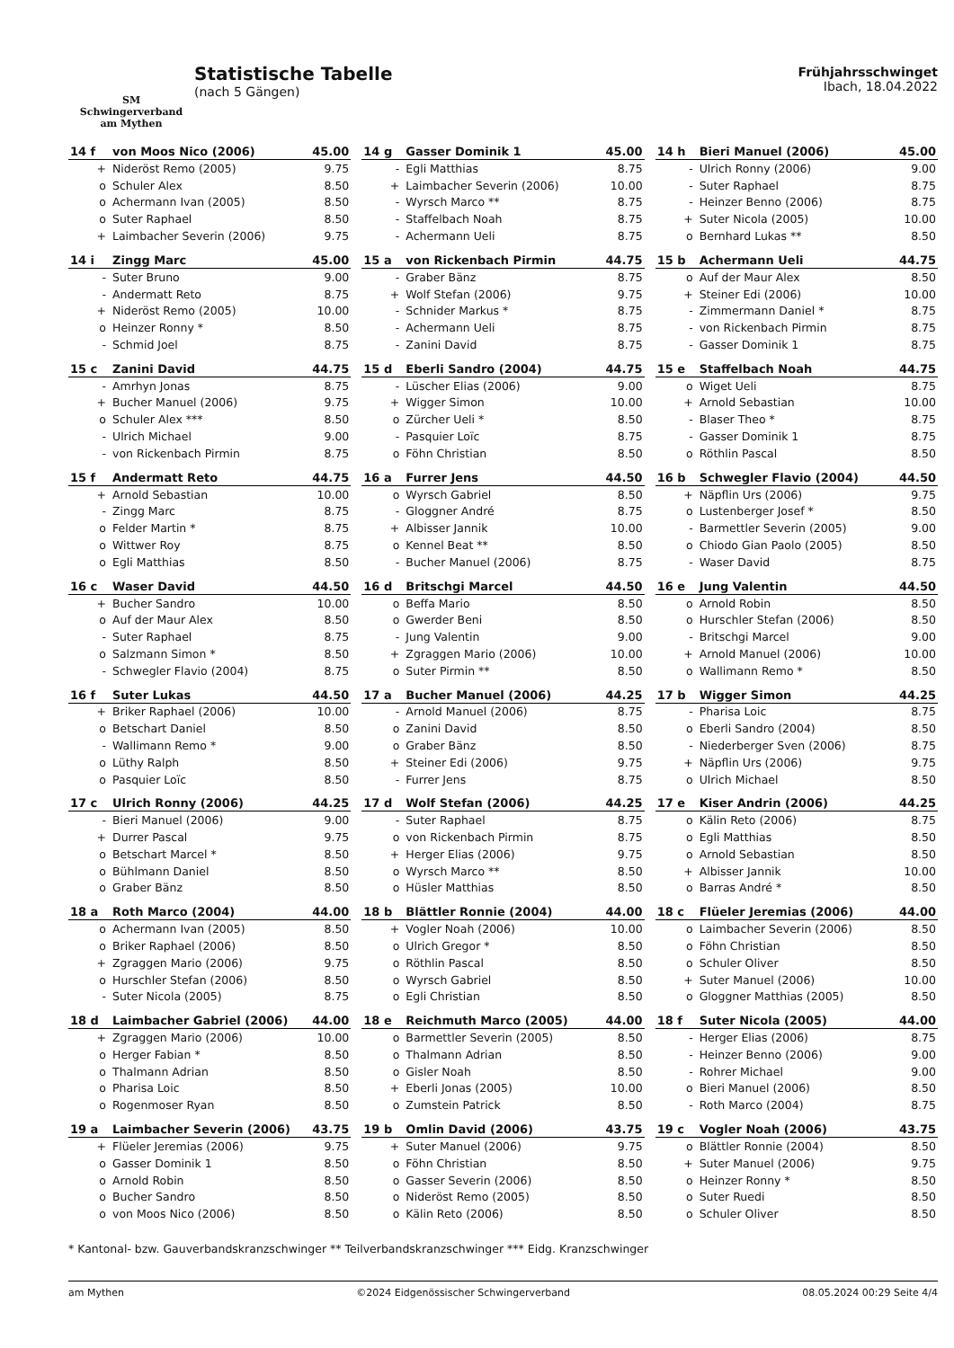SM
Schwingerverband
am Mythen
Statistische Tabelle
(nach 5 Gängen)
Frühjahrsschwinget
Ibach, 18.04.2022
| 14 f | von Moos Nico (2006) | 45.00 |
| --- | --- | --- |
| + | Nideröst Remo (2005) | 9.75 |
| o | Schuler Alex | 8.50 |
| o | Achermann Ivan (2005) | 8.50 |
| o | Suter Raphael | 8.50 |
| + | Laimbacher Severin (2006) | 9.75 |
| 14 g | Gasser Dominik 1 | 45.00 |
| --- | --- | --- |
| - | Egli Matthias | 8.75 |
| + | Laimbacher Severin (2006) | 10.00 |
| - | Wyrsch Marco ** | 8.75 |
| - | Staffelbach Noah | 8.75 |
| - | Achermann Ueli | 8.75 |
| 14 h | Bieri Manuel (2006) | 45.00 |
| --- | --- | --- |
| - | Ulrich Ronny (2006) | 9.00 |
| - | Suter Raphael | 8.75 |
| - | Heinzer Benno (2006) | 8.75 |
| + | Suter Nicola (2005) | 10.00 |
| o | Bernhard Lukas ** | 8.50 |
| 14 i | Zingg Marc | 45.00 |
| --- | --- | --- |
| - | Suter Bruno | 9.00 |
| - | Andermatt Reto | 8.75 |
| + | Nideröst Remo (2005) | 10.00 |
| o | Heinzer Ronny * | 8.50 |
| - | Schmid Joel | 8.75 |
| 15 a | von Rickenbach Pirmin | 44.75 |
| --- | --- | --- |
| - | Graber Bänz | 8.75 |
| + | Wolf Stefan (2006) | 9.75 |
| - | Schnider Markus * | 8.75 |
| - | Achermann Ueli | 8.75 |
| - | Zanini David | 8.75 |
| 15 b | Achermann Ueli | 44.75 |
| --- | --- | --- |
| o | Auf der Maur Alex | 8.50 |
| + | Steiner Edi (2006) | 10.00 |
| - | Zimmermann Daniel * | 8.75 |
| - | von Rickenbach Pirmin | 8.75 |
| - | Gasser Dominik 1 | 8.75 |
| 15 c | Zanini David | 44.75 |
| --- | --- | --- |
| - | Amrhyn Jonas | 8.75 |
| + | Bucher Manuel (2006) | 9.75 |
| o | Schuler Alex *** | 8.50 |
| - | Ulrich Michael | 9.00 |
| - | von Rickenbach Pirmin | 8.75 |
| 15 d | Eberli Sandro (2004) | 44.75 |
| --- | --- | --- |
| - | Lüscher Elias (2006) | 9.00 |
| + | Wigger Simon | 10.00 |
| o | Zürcher Ueli * | 8.50 |
| - | Pasquier Loïc | 8.75 |
| o | Föhn Christian | 8.50 |
| 15 e | Staffelbach Noah | 44.75 |
| --- | --- | --- |
| o | Wiget Ueli | 8.75 |
| + | Arnold Sebastian | 10.00 |
| - | Blaser Theo * | 8.75 |
| - | Gasser Dominik 1 | 8.75 |
| o | Röthlin Pascal | 8.50 |
| 15 f | Andermatt Reto | 44.75 |
| --- | --- | --- |
| + | Arnold Sebastian | 10.00 |
| - | Zingg Marc | 8.75 |
| o | Felder Martin * | 8.75 |
| o | Wittwer Roy | 8.75 |
| o | Egli Matthias | 8.50 |
| 16 a | Furrer Jens | 44.50 |
| --- | --- | --- |
| o | Wyrsch Gabriel | 8.50 |
| - | Gloggner André | 8.75 |
| + | Albisser Jannik | 10.00 |
| o | Kennel Beat ** | 8.50 |
| - | Bucher Manuel (2006) | 8.75 |
| 16 b | Schwegler Flavio (2004) | 44.50 |
| --- | --- | --- |
| + | Näpflin Urs (2006) | 9.75 |
| o | Lustenberger Josef * | 8.50 |
| - | Barmettler Severin (2005) | 9.00 |
| o | Chiodo Gian Paolo (2005) | 8.50 |
| - | Waser David | 8.75 |
| 16 c | Waser David | 44.50 |
| --- | --- | --- |
| + | Bucher Sandro | 10.00 |
| o | Auf der Maur Alex | 8.50 |
| - | Suter Raphael | 8.75 |
| o | Salzmann Simon * | 8.50 |
| - | Schwegler Flavio (2004) | 8.75 |
| 16 d | Britschgi Marcel | 44.50 |
| --- | --- | --- |
| o | Beffa Mario | 8.50 |
| o | Gwerder Beni | 8.50 |
| - | Jung Valentin | 9.00 |
| + | Zgraggen Mario (2006) | 10.00 |
| o | Suter Pirmin ** | 8.50 |
| 16 e | Jung Valentin | 44.50 |
| --- | --- | --- |
| o | Arnold Robin | 8.50 |
| o | Hurschler Stefan (2006) | 8.50 |
| - | Britschgi Marcel | 9.00 |
| + | Arnold Manuel (2006) | 10.00 |
| o | Wallimann Remo * | 8.50 |
| 16 f | Suter Lukas | 44.50 |
| --- | --- | --- |
| + | Briker Raphael (2006) | 10.00 |
| o | Betschart Daniel | 8.50 |
| - | Wallimann Remo * | 9.00 |
| o | Lüthy Ralph | 8.50 |
| o | Pasquier Loïc | 8.50 |
| 17 a | Bucher Manuel (2006) | 44.25 |
| --- | --- | --- |
| - | Arnold Manuel (2006) | 8.75 |
| o | Zanini David | 8.50 |
| o | Graber Bänz | 8.50 |
| + | Steiner Edi (2006) | 9.75 |
| - | Furrer Jens | 8.75 |
| 17 b | Wigger Simon | 44.25 |
| --- | --- | --- |
| - | Pharisa Loic | 8.75 |
| o | Eberli Sandro (2004) | 8.50 |
| - | Niederberger Sven (2006) | 8.75 |
| + | Näpflin Urs (2006) | 9.75 |
| o | Ulrich Michael | 8.50 |
| 17 c | Ulrich Ronny (2006) | 44.25 |
| --- | --- | --- |
| - | Bieri Manuel (2006) | 9.00 |
| + | Durrer Pascal | 9.75 |
| o | Betschart Marcel * | 8.50 |
| o | Bühlmann Daniel | 8.50 |
| o | Graber Bänz | 8.50 |
| 17 d | Wolf Stefan (2006) | 44.25 |
| --- | --- | --- |
| - | Suter Raphael | 8.75 |
| o | von Rickenbach Pirmin | 8.75 |
| + | Herger Elias (2006) | 9.75 |
| o | Wyrsch Marco ** | 8.50 |
| o | Hüsler Matthias | 8.50 |
| 17 e | Kiser Andrin (2006) | 44.25 |
| --- | --- | --- |
| o | Kälin Reto (2006) | 8.75 |
| o | Egli Matthias | 8.50 |
| o | Arnold Sebastian | 8.50 |
| + | Albisser Jannik | 10.00 |
| o | Barras André * | 8.50 |
| 18 a | Roth Marco (2004) | 44.00 |
| --- | --- | --- |
| o | Achermann Ivan (2005) | 8.50 |
| o | Briker Raphael (2006) | 8.50 |
| + | Zgraggen Mario (2006) | 9.75 |
| o | Hurschler Stefan (2006) | 8.50 |
| - | Suter Nicola (2005) | 8.75 |
| 18 b | Blättler Ronnie (2004) | 44.00 |
| --- | --- | --- |
| + | Vogler Noah (2006) | 10.00 |
| o | Ulrich Gregor * | 8.50 |
| o | Röthlin Pascal | 8.50 |
| o | Wyrsch Gabriel | 8.50 |
| o | Egli Christian | 8.50 |
| 18 c | Flüeler Jeremias (2006) | 44.00 |
| --- | --- | --- |
| o | Laimbacher Severin (2006) | 8.50 |
| o | Föhn Christian | 8.50 |
| o | Schuler Oliver | 8.50 |
| + | Suter Manuel (2006) | 10.00 |
| o | Gloggner Matthias (2005) | 8.50 |
| 18 d | Laimbacher Gabriel (2006) | 44.00 |
| --- | --- | --- |
| + | Zgraggen Mario (2006) | 10.00 |
| o | Herger Fabian * | 8.50 |
| o | Thalmann Adrian | 8.50 |
| o | Pharisa Loic | 8.50 |
| o | Rogenmoser Ryan | 8.50 |
| 18 e | Reichmuth Marco (2005) | 44.00 |
| --- | --- | --- |
| o | Barmettler Severin (2005) | 8.50 |
| o | Thalmann Adrian | 8.50 |
| o | Gisler Noah | 8.50 |
| + | Eberli Jonas (2005) | 10.00 |
| o | Zumstein Patrick | 8.50 |
| 18 f | Suter Nicola (2005) | 44.00 |
| --- | --- | --- |
| - | Herger Elias (2006) | 8.75 |
| - | Heinzer Benno (2006) | 9.00 |
| - | Rohrer Michael | 9.00 |
| o | Bieri Manuel (2006) | 8.50 |
| - | Roth Marco (2004) | 8.75 |
| 19 a | Laimbacher Severin (2006) | 43.75 |
| --- | --- | --- |
| + | Flüeler Jeremias (2006) | 9.75 |
| o | Gasser Dominik 1 | 8.50 |
| o | Arnold Robin | 8.50 |
| o | Bucher Sandro | 8.50 |
| o | von Moos Nico (2006) | 8.50 |
| 19 b | Omlin David (2006) | 43.75 |
| --- | --- | --- |
| + | Suter Manuel (2006) | 9.75 |
| o | Föhn Christian | 8.50 |
| o | Gasser Severin (2006) | 8.50 |
| o | Nideröst Remo (2005) | 8.50 |
| o | Kälin Reto (2006) | 8.50 |
| 19 c | Vogler Noah (2006) | 43.75 |
| --- | --- | --- |
| o | Blättler Ronnie (2004) | 8.50 |
| + | Suter Manuel (2006) | 9.75 |
| o | Heinzer Ronny * | 8.50 |
| o | Suter Ruedi | 8.50 |
| o | Schuler Oliver | 8.50 |
* Kantonal- bzw. Gauverbandskranzschwinger ** Teilverbandskranzschwinger *** Eidg. Kranzschwinger
am Mythen ©2024 Eidgenössischer Schwingerverband 08.05.2024 00:29 Seite 4/4